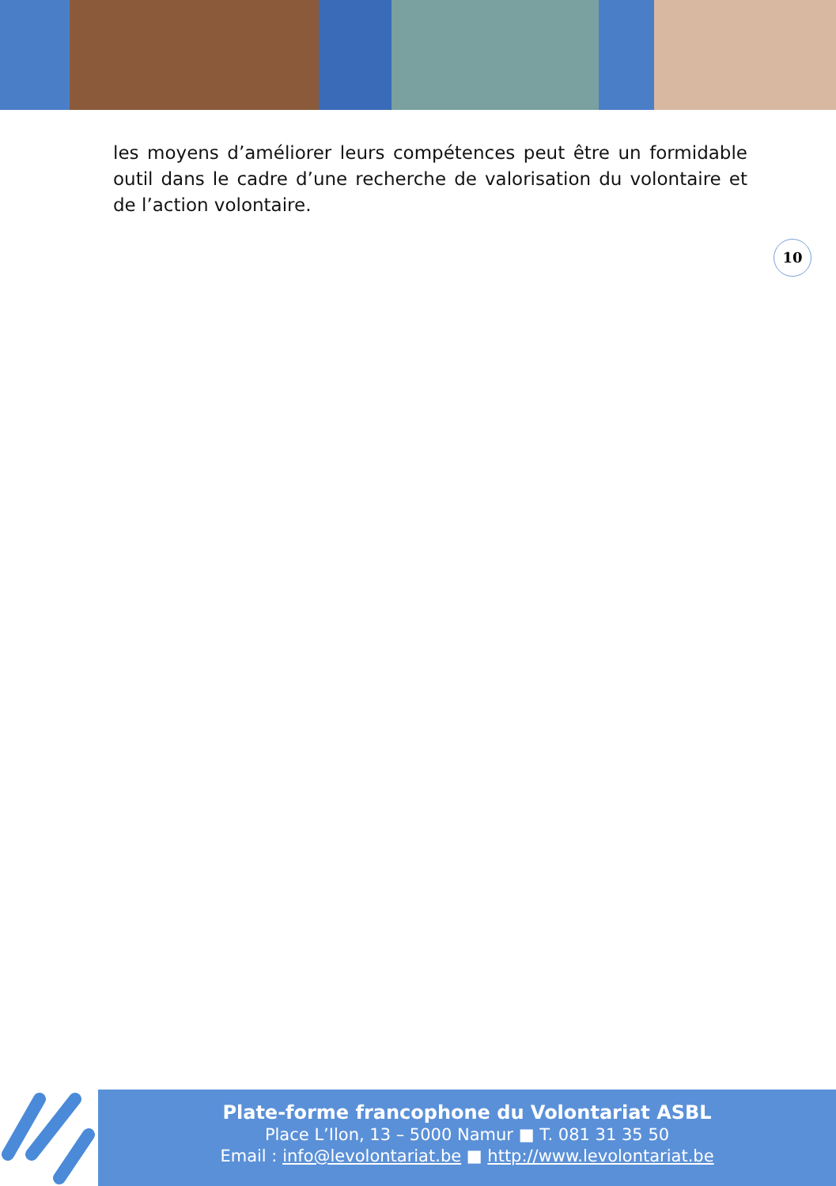les moyens d’améliorer leurs compétences peut être un formidable outil dans le cadre d’une recherche de valorisation du volontaire et de l’action volontaire.
10
Plate-forme francophone du Volontariat ASBL
Place L’Ilon, 13 – 5000 Namur ■ T. 081 31 35 50
Email : info@levolontariat.be ■ http://www.levolontariat.be